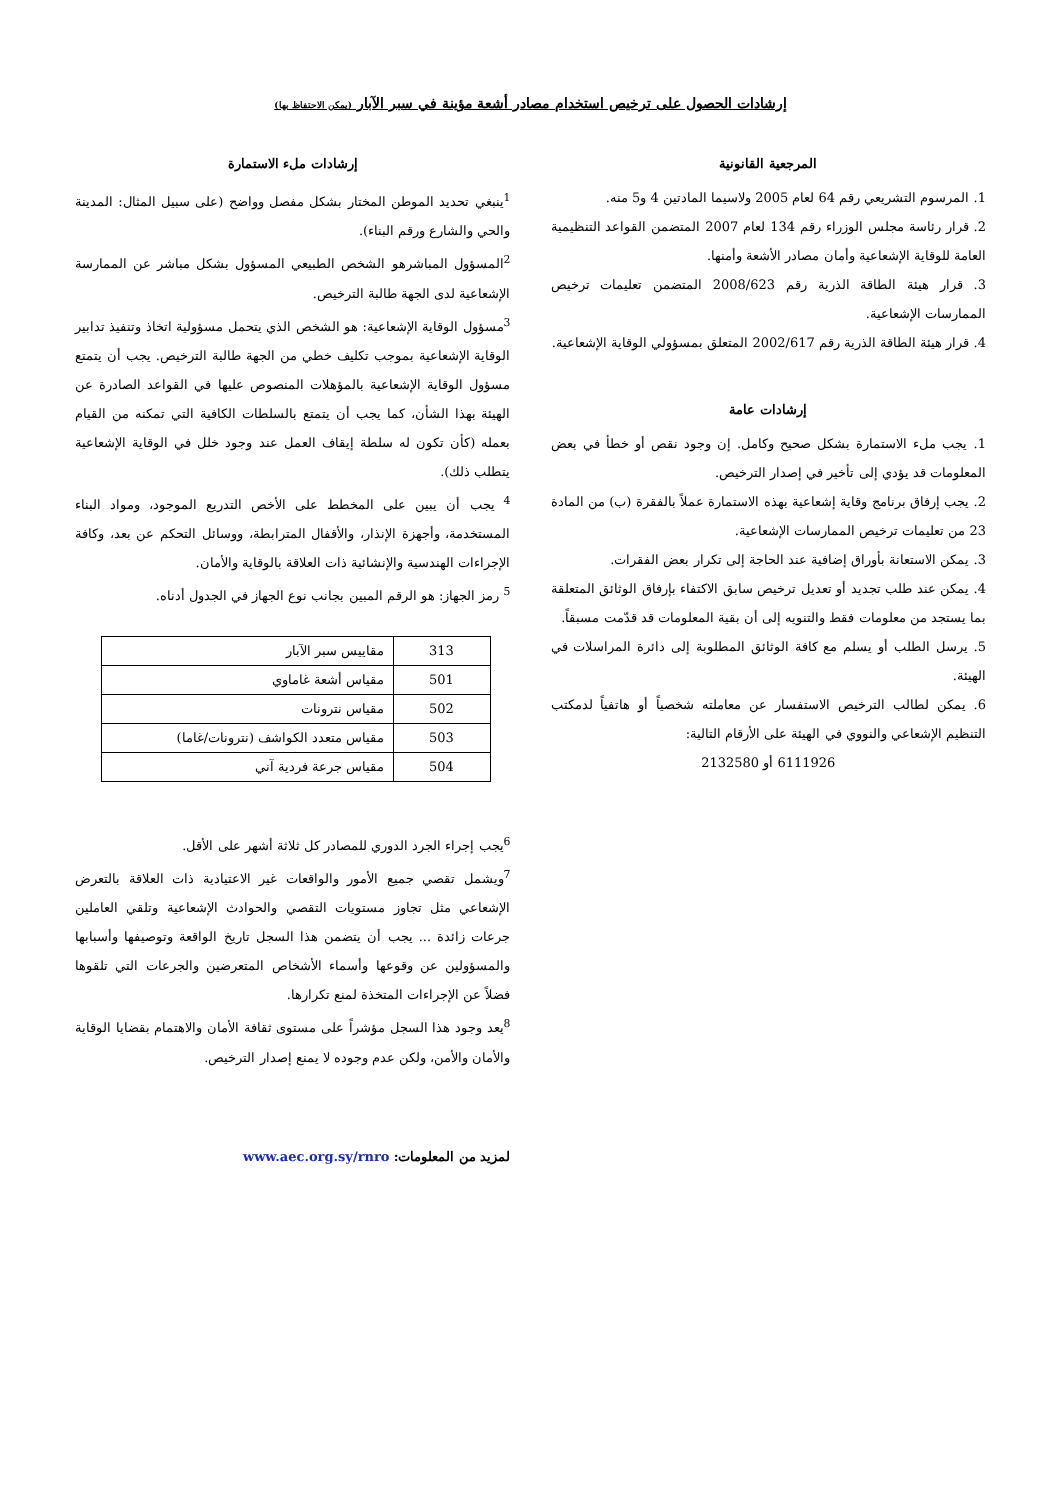إرشادات الحصول على ترخيص استخدام مصادر أشعة مؤينة في سبر الآبار (يمكن الاحتفاظ بها)
المرجعية القانونية
1. المرسوم التشريعي رقم 64 لعام 2005 ولاسيما المادتين 4 و5 منه.
2. قرار رئاسة مجلس الوزراء رقم 134 لعام 2007 المتضمن القواعد التنظيمية العامة للوقاية الإشعاعية وأمان مصادر الأشعة وأمنها.
3. قرار هيئة الطاقة الذرية رقم 2008/623 المتضمن تعليمات ترخيص الممارسات الإشعاعية.
4. قرار هيئة الطاقة الذرية رقم 2002/617 المتعلق بمسؤولي الوقاية الإشعاعية.
إرشادات عامة
1. يجب ملء الاستمارة بشكل صحيح وكامل. إن وجود نقص أو خطأ في بعض المعلومات قد يؤدي إلى تأخير في إصدار الترخيص.
2. يجب إرفاق برنامج وقاية إشعاعية بهذه الاستمارة عملاً بالفقرة (ب) من المادة 23 من تعليمات ترخيص الممارسات الإشعاعية.
3. يمكن الاستعانة بأوراق إضافية عند الحاجة إلى تكرار بعض الفقرات.
4. يمكن عند طلب تجديد أو تعديل ترخيص سابق الاكتفاء بإرفاق الوثائق المتعلقة بما يستجد من معلومات فقط والتنويه إلى أن بقية المعلومات قد قدّمت مسبقاً.
5. يرسل الطلب أو يسلم مع كافة الوثائق المطلوبة إلى دائرة المراسلات في الهيئة.
6. يمكن لطالب الترخيص الاستفسار عن معاملته شخصياً أو هاتفياً لدمكتب التنظيم الإشعاعي والنووي في الهيئة على الأرقام التالية:
6111926 أو 2132580
إرشادات ملء الاستمارة
<sup>1</sup> ينبغي تحديد الموطن المختار بشكل مفصل وواضح (على سبيل المثال: المدينة والحي والشارع ورقم البناء).
<sup>2</sup> المسؤول المباشرهو الشخص الطبيعي المسؤول بشكل مباشر عن الممارسة الإشعاعية لدى الجهة طالبة الترخيص.
<sup>3</sup> مسؤول الوقاية الإشعاعية: هو الشخص الذي يتحمل مسؤولية اتخاذ وتنفيذ تدابير الوقاية الإشعاعية بموجب تكليف خطي من الجهة طالبة الترخيص. يجب أن يتمتع مسؤول الوقاية الإشعاعية بالمؤهلات المنصوص عليها في القواعد الصادرة عن الهيئة بهذا الشأن، كما يجب أن يتمتع بالسلطات الكافية التي تمكنه من القيام بعمله (كأن تكون له سلطة إيقاف العمل عند وجود خلل في الوقاية الإشعاعية يتطلب ذلك).
<sup>4</sup> يجب أن يبين على المخطط على الأخص التدريع الموجود، ومواد البناء المستخدمة، وأجهزة الإنذار، والأقفال المترابطة، ووسائل التحكم عن بعد، وكافة الإجراءات الهندسية والإنشائية ذات العلاقة بالوقاية والأمان.
<sup>5</sup> رمز الجهاز: هو الرقم المبين بجانب نوع الجهاز في الجدول أدناه.
| 313 | مقاييس سبر الآبار |
| 501 | مقياس أشعة غاماوي |
| 502 | مقياس نترونات |
| 503 | مقياس متعدد الكواشف (نترونات/غاما) |
| 504 | مقياس جرعة فردية آني |
<sup>6</sup> يجب إجراء الجرد الدوري للمصادر كل ثلاثة أشهر على الأقل.
<sup>7</sup> ويشمل تقصي جميع الأمور والواقعات غير الاعتيادية ذات العلاقة بالتعرض الإشعاعي مثل تجاوز مستويات التقصي والحوادث الإشعاعية وتلقي العاملين جرعات زائدة ... يجب أن يتضمن هذا السجل تاريخ الواقعة وتوصيفها وأسبابها والمسؤولين عن وقوعها وأسماء الأشخاص المتعرضين والجرعات التي تلقوها فضلاً عن الإجراءات المتخذة لمنع تكرارها.
<sup>8</sup> يعد وجود هذا السجل مؤشراً على مستوى ثقافة الأمان والاهتمام بقضايا الوقاية والأمان والأمن، ولكن عدم وجوده لا يمنع إصدار الترخيص.
لمزيد من المعلومات: www.aec.org.sy/rnro